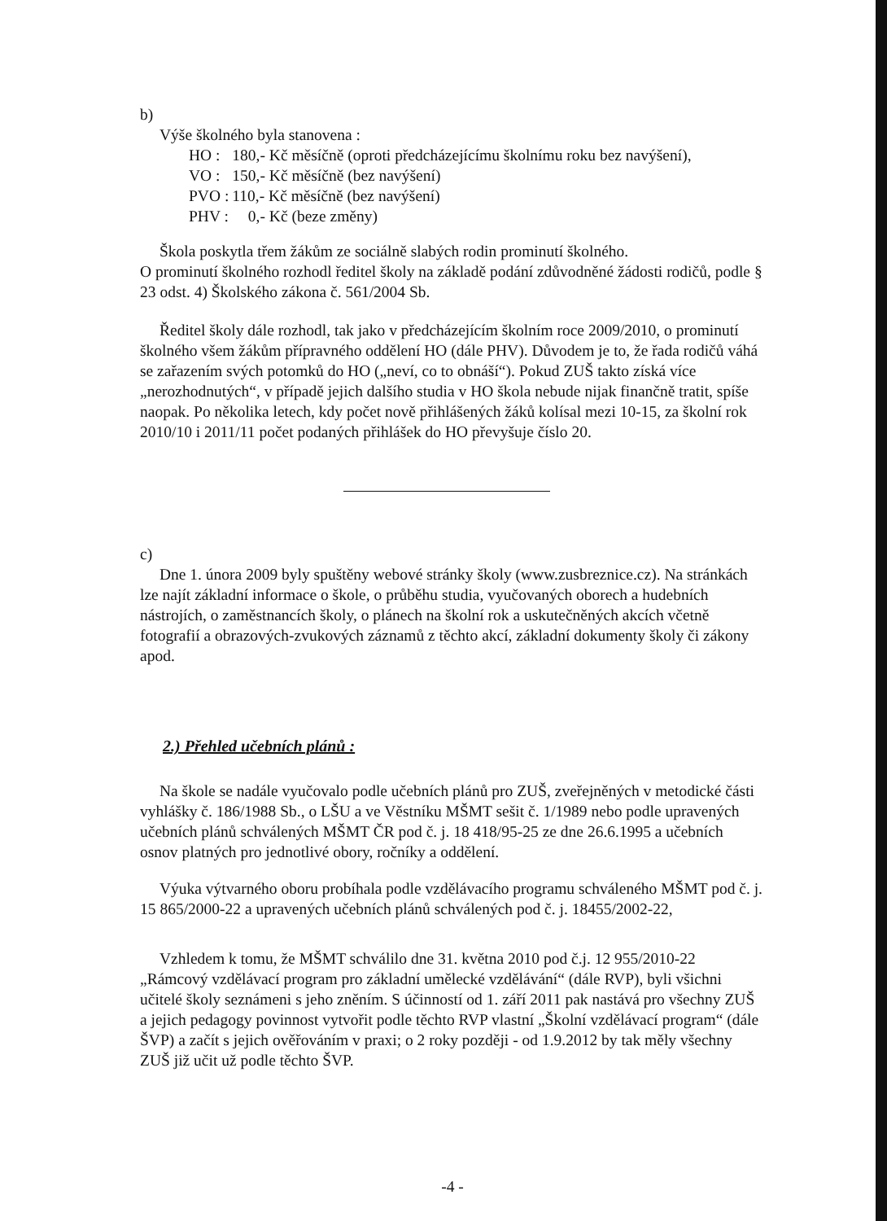b)
Výše školného byla stanovena :
| HO : | 180,- Kč měsíčně (oproti předcházejícímu školnímu roku bez navýšení), |
| VO : | 150,- Kč měsíčně (bez navýšení) |
| PVO : | 110,- Kč měsíčně (bez navýšení) |
| PHV : | 0,- Kč (beze změny) |
Škola poskytla třem žákům ze sociálně slabých rodin prominutí školného.
O prominutí školného rozhodl ředitel školy na základě podání zdůvodněné žádosti rodičů, podle § 23 odst. 4) Školského zákona č. 561/2004 Sb.
Ředitel školy dále rozhodl, tak jako v předcházejícím školním roce 2009/2010, o prominutí školného všem žákům přípravného oddělení HO (dále PHV). Důvodem je to, že řada rodičů váhá se zařazením svých potomků do HO („neví, co to obnáší“). Pokud ZUŠ takto získá více „nerozhodnutých“, v případě jejich dalšího studia v HO škola nebude nijak finančně tratit, spíše naopak. Po několika letech, kdy počet nově přihlášených žáků kolísal mezi 10-15, za školní rok 2010/10 i 2011/11 počet podaných přihlášek do HO převyšuje číslo 20.
c)
Dne 1. února 2009 byly spuštěny webové stránky školy (www.zusbreznice.cz). Na stránkách lze najít základní informace o škole, o průběhu studia, vyučovaných oborech a hudebních nástrojích, o zaměstnancích školy, o plánech na školní rok a uskutečněných akcích včetně fotografií a obrazových-zvukových záznamů z těchto akcí, základní dokumenty školy či zákony apod.
2.) Přehled učebních plánů :
Na škole se nadále vyučovalo podle učebních plánů pro ZUŠ, zveřejněných v metodické části vyhlášky č. 186/1988 Sb., o LŠU a ve Věstníku MŠMT sešit č. 1/1989 nebo podle upravených učebních plánů schválených MŠMT ČR pod č. j. 18 418/95-25 ze dne 26.6.1995 a učebních osnov platných pro jednotlivé obory, ročníky a oddělení.
Výuka výtvarného oboru probíhala podle vzdělávacího programu schváleného MŠMT pod č. j. 15 865/2000-22 a upravených učebních plánů schválených pod č. j. 18455/2002-22,
Vzhledem k tomu, že MŠMT schválilo dne 31. května 2010 pod č.j. 12 955/2010-22 „Rámcový vzdělávací program pro základní umělecké vzdělávání“ (dále RVP), byli všichni učitelé školy seznámeni s jeho zněním. S účinností od 1. září 2011 pak nastává pro všechny ZUŠ a jejich pedagogy povinnost vytvořit podle těchto RVP vlastní „Školní vzdělávací program“ (dále ŠVP) a začít s jejich ověřováním v praxi; o 2 roky později - od 1.9.2012 by tak měly všechny ZUŠ již učit už podle těchto ŠVP.
-4 -